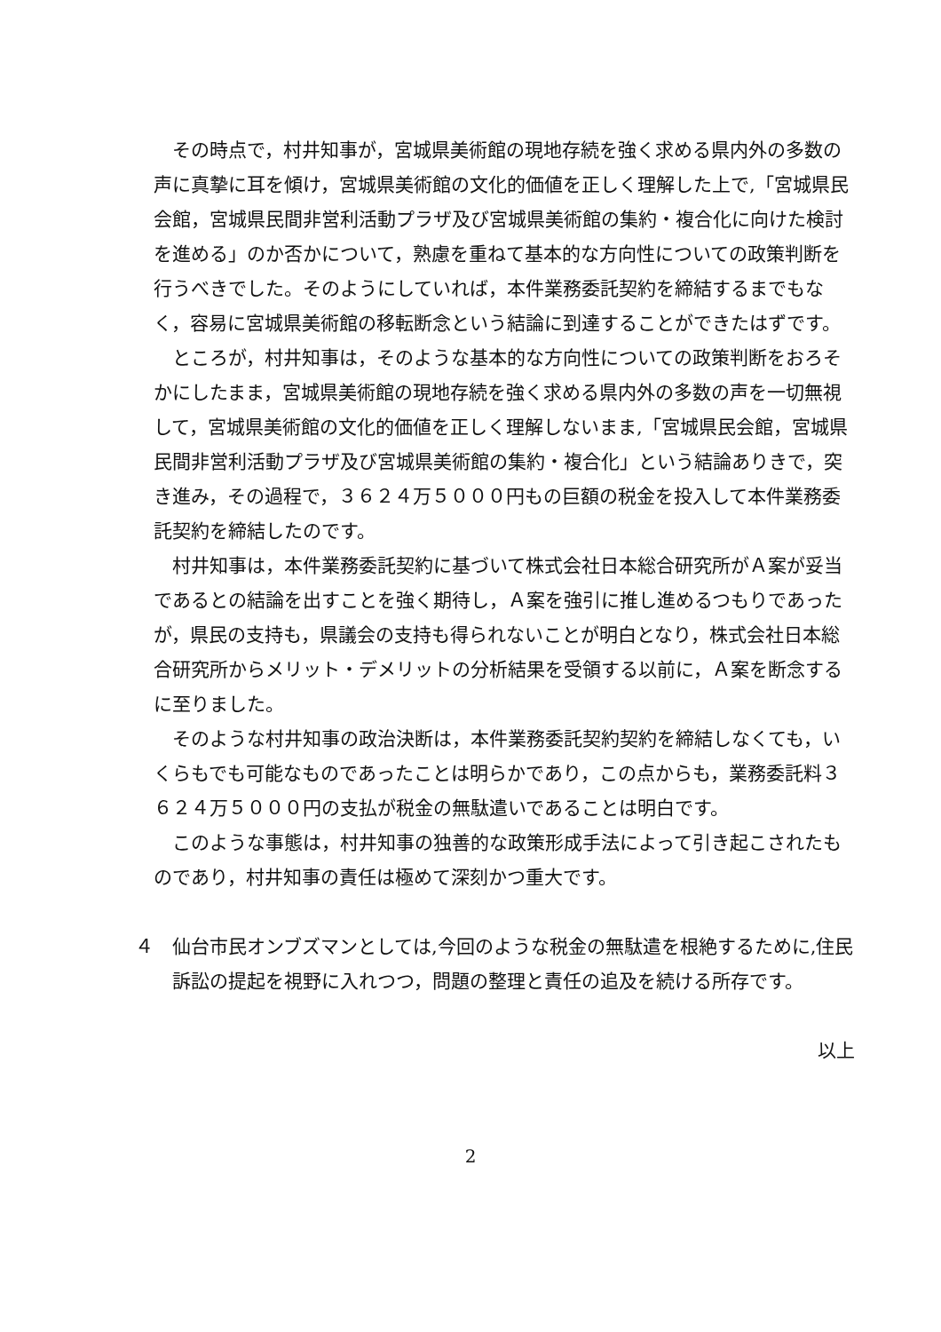その時点で，村井知事が，宮城県美術館の現地存続を強く求める県内外の多数の声に真摯に耳を傾け，宮城県美術館の文化的価値を正しく理解した上で,「宮城県民会館，宮城県民間非営利活動プラザ及び宮城県美術館の集約・複合化に向けた検討を進める」のか否かについて，熟慮を重ねて基本的な方向性についての政策判断を行うべきでした。そのようにしていれば，本件業務委託契約を締結するまでもなく，容易に宮城県美術館の移転断念という結論に到達することができたはずです。
ところが，村井知事は，そのような基本的な方向性についての政策判断をおろそかにしたまま，宮城県美術館の現地存続を強く求める県内外の多数の声を一切無視して，宮城県美術館の文化的価値を正しく理解しないまま,「宮城県民会館，宮城県民間非営利活動プラザ及び宮城県美術館の集約・複合化」という結論ありきで，突き進み，その過程で，３６２４万５０００円もの巨額の税金を投入して本件業務委託契約を締結したのです。
村井知事は，本件業務委託契約に基づいて株式会社日本総合研究所がＡ案が妥当であるとの結論を出すことを強く期待し，Ａ案を強引に推し進めるつもりであったが，県民の支持も，県議会の支持も得られないことが明白となり，株式会社日本総合研究所からメリット・デメリットの分析結果を受領する以前に，Ａ案を断念するに至りました。
そのような村井知事の政治決断は，本件業務委託契約契約を締結しなくても，いくらもでも可能なものであったことは明らかであり，この点からも，業務委託料３６２４万５０００円の支払が税金の無駄遣いであることは明白です。
このような事態は，村井知事の独善的な政策形成手法によって引き起こされたものであり，村井知事の責任は極めて深刻かつ重大です。
４　仙台市民オンブズマンとしては,今回のような税金の無駄遣を根絶するために,住民訴訟の提起を視野に入れつつ，問題の整理と責任の追及を続ける所存です。
以上
2